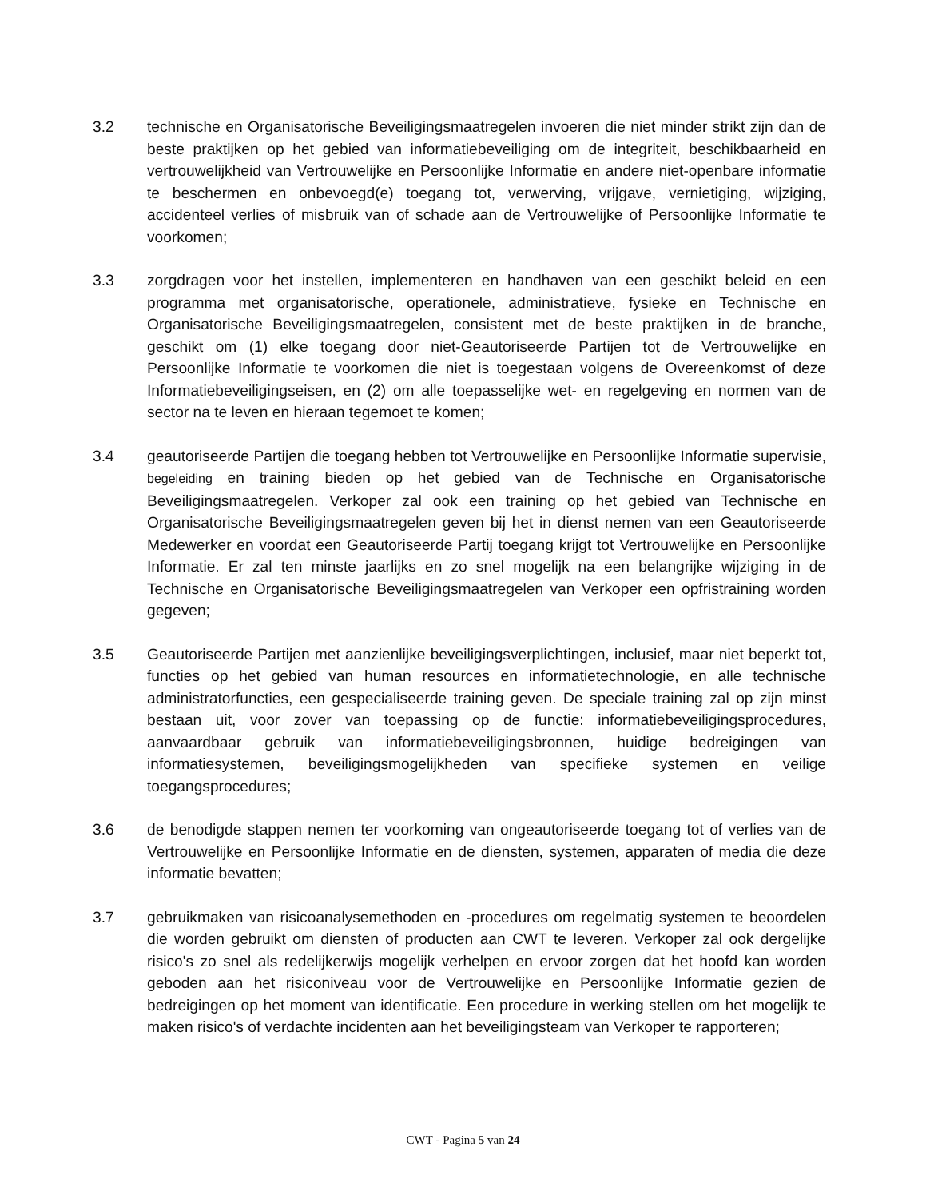3.2 technische en Organisatorische Beveiligingsmaatregelen invoeren die niet minder strikt zijn dan de beste praktijken op het gebied van informatiebeveiliging om de integriteit, beschikbaarheid en vertrouwelijkheid van Vertrouwelijke en Persoonlijke Informatie en andere niet-openbare informatie te beschermen en onbevoegd(e) toegang tot, verwerving, vrijgave, vernietiging, wijziging, accidenteel verlies of misbruik van of schade aan de Vertrouwelijke of Persoonlijke Informatie te voorkomen;
3.3 zorgdragen voor het instellen, implementeren en handhaven van een geschikt beleid en een programma met organisatorische, operationele, administratieve, fysieke en Technische en Organisatorische Beveiligingsmaatregelen, consistent met de beste praktijken in de branche, geschikt om (1) elke toegang door niet-Geautoriseerde Partijen tot de Vertrouwelijke en Persoonlijke Informatie te voorkomen die niet is toegestaan volgens de Overeenkomst of deze Informatiebeveiligingseisen, en (2) om alle toepasselijke wet- en regelgeving en normen van de sector na te leven en hieraan tegemoet te komen;
3.4 geautoriseerde Partijen die toegang hebben tot Vertrouwelijke en Persoonlijke Informatie supervisie, begeleiding en training bieden op het gebied van de Technische en Organisatorische Beveiligingsmaatregelen. Verkoper zal ook een training op het gebied van Technische en Organisatorische Beveiligingsmaatregelen geven bij het in dienst nemen van een Geautoriseerde Medewerker en voordat een Geautoriseerde Partij toegang krijgt tot Vertrouwelijke en Persoonlijke Informatie. Er zal ten minste jaarlijks en zo snel mogelijk na een belangrijke wijziging in de Technische en Organisatorische Beveiligingsmaatregelen van Verkoper een opfristraining worden gegeven;
3.5 Geautoriseerde Partijen met aanzienlijke beveiligingsverplichtingen, inclusief, maar niet beperkt tot, functies op het gebied van human resources en informatietechnologie, en alle technische administratorfuncties, een gespecialiseerde training geven. De speciale training zal op zijn minst bestaan uit, voor zover van toepassing op de functie: informatiebeveiligingsprocedures, aanvaardbaar gebruik van informatiebeveiligingsbronnen, huidige bedreigingen van informatiesystemen, beveiligingsmogelijkheden van specifieke systemen en veilige toegangsprocedures;
3.6 de benodigde stappen nemen ter voorkoming van ongeautoriseerde toegang tot of verlies van de Vertrouwelijke en Persoonlijke Informatie en de diensten, systemen, apparaten of media die deze informatie bevatten;
3.7 gebruikmaken van risicoanalysemethoden en -procedures om regelmatig systemen te beoordelen die worden gebruikt om diensten of producten aan CWT te leveren. Verkoper zal ook dergelijke risico's zo snel als redelijkerwijs mogelijk verhelpen en ervoor zorgen dat het hoofd kan worden geboden aan het risiconiveau voor de Vertrouwelijke en Persoonlijke Informatie gezien de bedreigingen op het moment van identificatie. Een procedure in werking stellen om het mogelijk te maken risico's of verdachte incidenten aan het beveiligingsteam van Verkoper te rapporteren;
CWT - Pagina 5 van 24